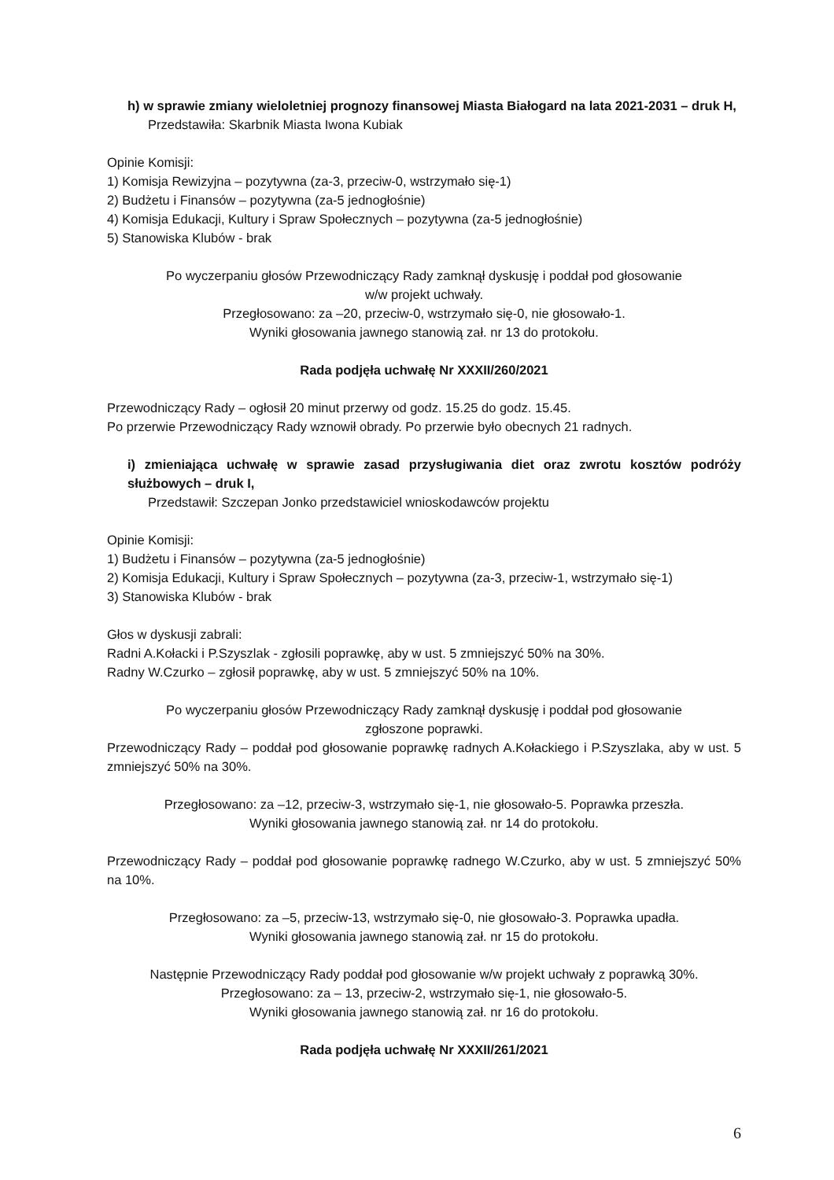h) w sprawie zmiany wieloletniej prognozy finansowej Miasta Białogard na lata 2021-2031 – druk H,
Przedstawiła: Skarbnik Miasta Iwona Kubiak
Opinie Komisji:
1) Komisja Rewizyjna – pozytywna (za-3, przeciw-0, wstrzymało się-1)
2) Budżetu i Finansów – pozytywna (za-5 jednogłośnie)
4) Komisja Edukacji, Kultury i Spraw Społecznych – pozytywna (za-5 jednogłośnie)
5) Stanowiska Klubów - brak
Po wyczerpaniu głosów Przewodniczący Rady zamknął dyskusję i poddał pod głosowanie
w/w projekt uchwały.
Przegłosowano: za –20, przeciw-0, wstrzymało się-0, nie głosowało-1.
Wyniki głosowania jawnego stanowią zał. nr 13 do protokołu.
Rada podjęła uchwałę Nr XXXII/260/2021
Przewodniczący Rady – ogłosił 20 minut przerwy od godz. 15.25 do godz. 15.45.
Po przerwie Przewodniczący Rady wznowił obrady. Po przerwie było obecnych 21 radnych.
i) zmieniająca uchwałę w sprawie zasad przysługiwania diet oraz zwrotu kosztów podróży służbowych – druk I,
Przedstawił: Szczepan Jonko przedstawiciel wnioskodawców projektu
Opinie Komisji:
1) Budżetu i Finansów – pozytywna (za-5 jednogłośnie)
2) Komisja Edukacji, Kultury i Spraw Społecznych – pozytywna (za-3, przeciw-1, wstrzymało się-1)
3) Stanowiska Klubów - brak
Głos w dyskusji zabrali:
Radni A.Kołacki i P.Szyszlak - zgłosili poprawkę, aby w ust. 5 zmniejszyć 50% na 30%.
Radny W.Czurko – zgłosił poprawkę, aby w ust. 5 zmniejszyć 50% na 10%.
Po wyczerpaniu głosów Przewodniczący Rady zamknął dyskusję i poddał pod głosowanie
zgłoszone poprawki.
Przewodniczący Rady – poddał pod głosowanie poprawkę radnych A.Kołackiego i P.Szyszlaka, aby w ust. 5 zmniejszyć 50% na 30%.
Przegłosowano: za –12, przeciw-3, wstrzymało się-1, nie głosowało-5. Poprawka przeszła.
Wyniki głosowania jawnego stanowią zał. nr 14 do protokołu.
Przewodniczący Rady – poddał pod głosowanie poprawkę radnego W.Czurko, aby w ust. 5 zmniejszyć 50% na 10%.
Przegłosowano: za –5, przeciw-13, wstrzymało się-0, nie głosowało-3. Poprawka upadła.
Wyniki głosowania jawnego stanowią zał. nr 15 do protokołu.
Następnie Przewodniczący Rady poddał pod głosowanie w/w projekt uchwały z poprawką 30%.
Przegłosowano: za – 13, przeciw-2, wstrzymało się-1, nie głosowało-5.
Wyniki głosowania jawnego stanowią zał. nr 16 do protokołu.
Rada podjęła uchwałę Nr XXXII/261/2021
6